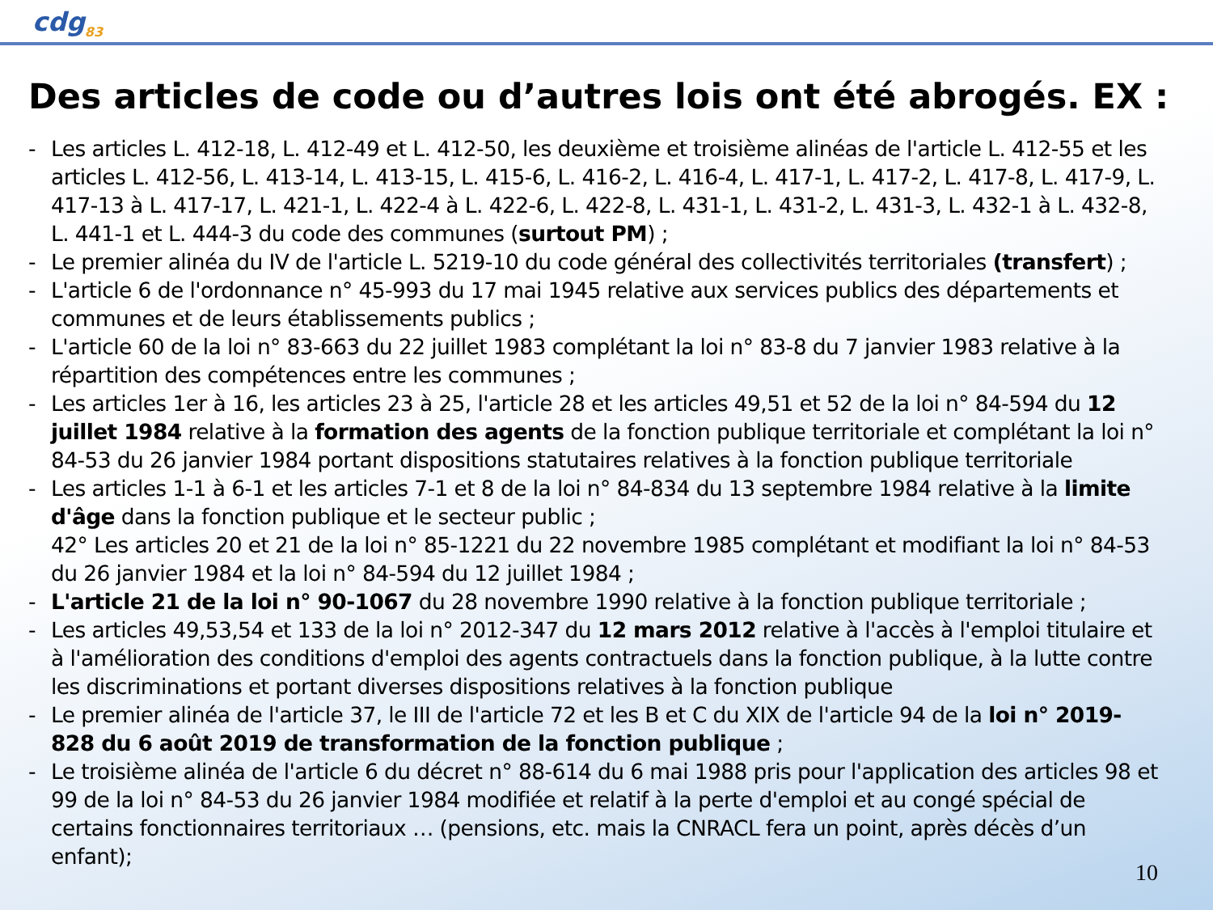cdg<sub>83</sub>
Des articles de code ou d’autres lois ont été abrogés. EX :
- Les articles L. 412-18, L. 412-49 et L. 412-50, les deuxième et troisième alinéas de l'article L. 412-55 et les articles L. 412-56, L. 413-14, L. 413-15, L. 415-6, L. 416-2, L. 416-4, L. 417-1, L. 417-2, L. 417-8, L. 417-9, L. 417-13 à L. 417-17, L. 421-1, L. 422-4 à L. 422-6, L. 422-8, L. 431-1, L. 431-2, L. 431-3, L. 432-1 à L. 432-8, L. 441-1 et L. 444-3 du code des communes (surtout PM) ;
- Le premier alinéa du IV de l'article L. 5219-10 du code général des collectivités territoriales (transfert) ;
- L'article 6 de l'ordonnance n° 45-993 du 17 mai 1945 relative aux services publics des départements et communes et de leurs établissements publics ;
- L'article 60 de la loi n° 83-663 du 22 juillet 1983 complétant la loi n° 83-8 du 7 janvier 1983 relative à la répartition des compétences entre les communes ;
- Les articles 1er à 16, les articles 23 à 25, l'article 28 et les articles 49,51 et 52 de la loi n° 84-594 du 12 juillet 1984 relative à la formation des agents de la fonction publique territoriale et complétant la loi n° 84-53 du 26 janvier 1984 portant dispositions statutaires relatives à la fonction publique territoriale
- Les articles 1-1 à 6-1 et les articles 7-1 et 8 de la loi n° 84-834 du 13 septembre 1984 relative à la limite d'âge dans la fonction publique et le secteur public ;
42° Les articles 20 et 21 de la loi n° 85-1221 du 22 novembre 1985 complétant et modifiant la loi n° 84-53 du 26 janvier 1984 et la loi n° 84-594 du 12 juillet 1984 ;
- L'article 21 de la loi n° 90-1067 du 28 novembre 1990 relative à la fonction publique territoriale ;
- Les articles 49,53,54 et 133 de la loi n° 2012-347 du 12 mars 2012 relative à l'accès à l'emploi titulaire et à l'amélioration des conditions d'emploi des agents contractuels dans la fonction publique, à la lutte contre les discriminations et portant diverses dispositions relatives à la fonction publique
- Le premier alinéa de l'article 37, le III de l'article 72 et les B et C du XIX de l'article 94 de la loi n° 2019-828 du 6 août 2019 de transformation de la fonction publique ;
- Le troisième alinéa de l'article 6 du décret n° 88-614 du 6 mai 1988 pris pour l'application des articles 98 et 99 de la loi n° 84-53 du 26 janvier 1984 modifiée et relatif à la perte d'emploi et au congé spécial de certains fonctionnaires territoriaux … (pensions, etc. mais la CNRACL fera un point, après décès d’un enfant);
10